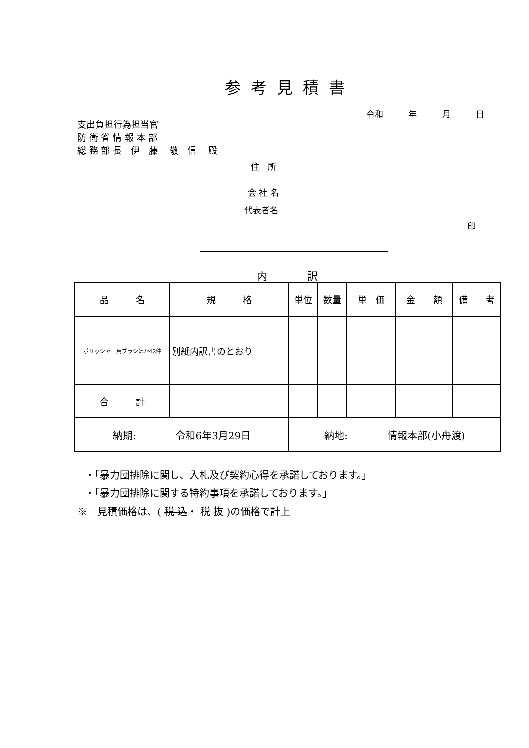参考見積書
令和 年 月 日
支出負担行為担当官
防 衛 省 情 報 本 部
総 務 部 長　伊　藤　 敬　信　 殿
住　所
会 社 名
代表者名
印
内訳
| 品 名 | 規 格 | 単位 | 数量 | 単 価 | 金 額 | 備 考 |
| --- | --- | --- | --- | --- | --- | --- |
| ポリッシャー用ブラシほか42件 | 別紙内訳書のとおり | | | | | |
| 合 計 | | | | | | |
| 納期: 令和6年3月29日 | | 納地: 情報本部(小舟渡) | | | | |
・「暴力団排除に関し、入札及び契約心得を承諾しております。」
・「暴力団排除に関する特約事項を承諾しております。」
※　見積価格は、( 税 込・ 税 抜 )の価格で計上